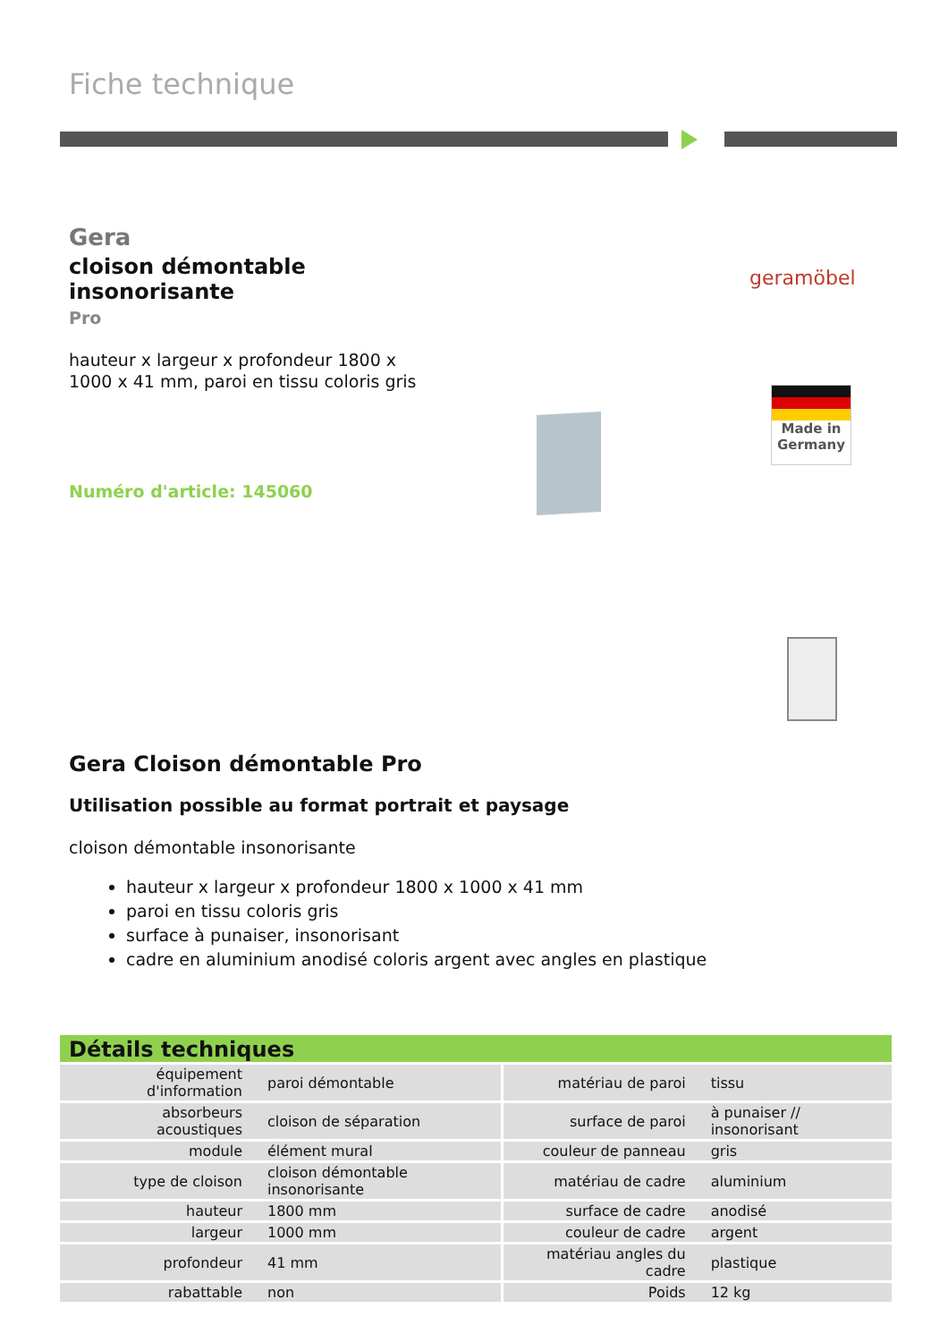Fiche technique
Gera
cloison démontable insonorisante
Pro
hauteur x largeur x profondeur 1800 x 1000 x 41 mm, paroi en tissu coloris gris
Numéro d'article: 145060
geramöbel
Made in Germany
Gera Cloison démontable Pro
Utilisation possible au format portrait et paysage
cloison démontable insonorisante
hauteur x largeur x profondeur 1800 x 1000 x 41 mm
paroi en tissu coloris gris
surface à punaiser, insonorisant
cadre en aluminium anodisé coloris argent avec angles en plastique
Détails techniques
| équipement d'information | paroi démontable | matériau de paroi | tissu |
| absorbeurs acoustiques | cloison de séparation | surface de paroi | à punaiser // insonorisant |
| module | élément mural | couleur de panneau | gris |
| type de cloison | cloison démontable insonorisante | matériau de cadre | aluminium |
| hauteur | 1800 mm | surface de cadre | anodisé |
| largeur | 1000 mm | couleur de cadre | argent |
| profondeur | 41 mm | matériau angles du cadre | plastique |
| rabattable | non | Poids | 12 kg |